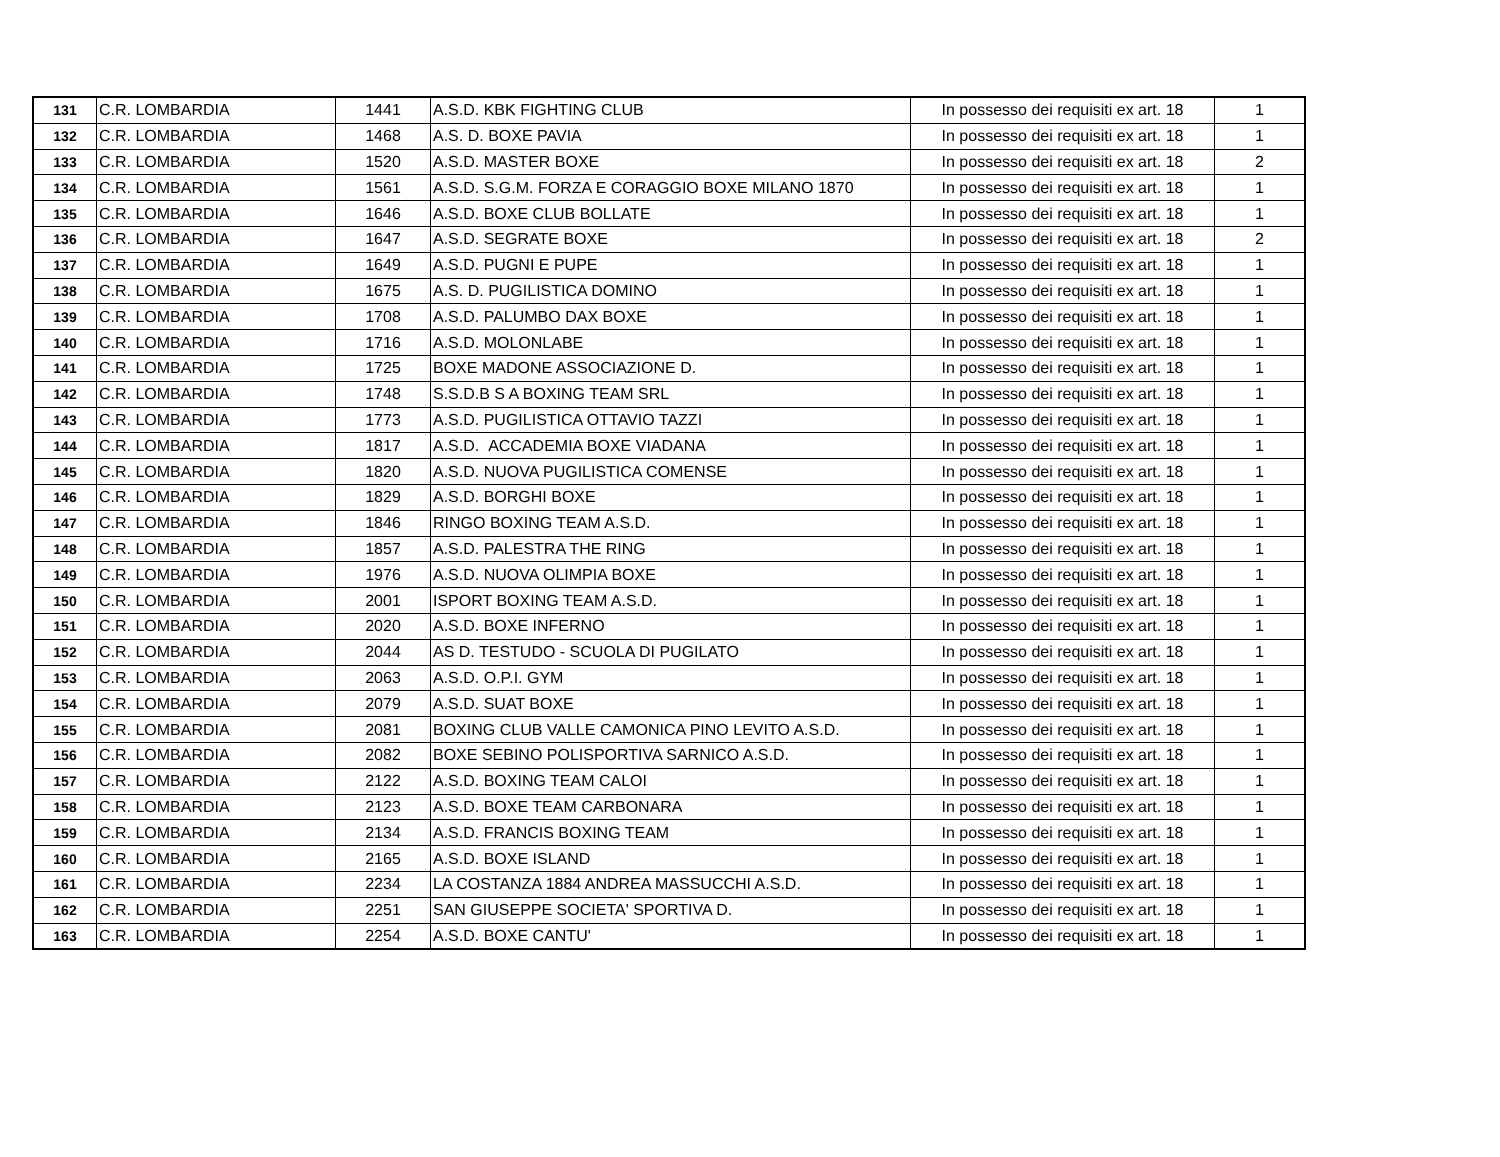| 131 | C.R. LOMBARDIA | 1441 | A.S.D. KBK FIGHTING CLUB | In possesso dei requisiti ex art. 18 | 1 |
| 132 | C.R. LOMBARDIA | 1468 | A.S. D. BOXE PAVIA | In possesso dei requisiti ex art. 18 | 1 |
| 133 | C.R. LOMBARDIA | 1520 | A.S.D. MASTER BOXE | In possesso dei requisiti ex art. 18 | 2 |
| 134 | C.R. LOMBARDIA | 1561 | A.S.D. S.G.M. FORZA E CORAGGIO BOXE MILANO 1870 | In possesso dei requisiti ex art. 18 | 1 |
| 135 | C.R. LOMBARDIA | 1646 | A.S.D. BOXE CLUB BOLLATE | In possesso dei requisiti ex art. 18 | 1 |
| 136 | C.R. LOMBARDIA | 1647 | A.S.D. SEGRATE BOXE | In possesso dei requisiti ex art. 18 | 2 |
| 137 | C.R. LOMBARDIA | 1649 | A.S.D. PUGNI E PUPE | In possesso dei requisiti ex art. 18 | 1 |
| 138 | C.R. LOMBARDIA | 1675 | A.S. D. PUGILISTICA DOMINO | In possesso dei requisiti ex art. 18 | 1 |
| 139 | C.R. LOMBARDIA | 1708 | A.S.D. PALUMBO DAX BOXE | In possesso dei requisiti ex art. 18 | 1 |
| 140 | C.R. LOMBARDIA | 1716 | A.S.D. MOLONLABE | In possesso dei requisiti ex art. 18 | 1 |
| 141 | C.R. LOMBARDIA | 1725 | BOXE MADONE ASSOCIAZIONE D. | In possesso dei requisiti ex art. 18 | 1 |
| 142 | C.R. LOMBARDIA | 1748 | S.S.D.B S A BOXING TEAM SRL | In possesso dei requisiti ex art. 18 | 1 |
| 143 | C.R. LOMBARDIA | 1773 | A.S.D. PUGILISTICA OTTAVIO TAZZI | In possesso dei requisiti ex art. 18 | 1 |
| 144 | C.R. LOMBARDIA | 1817 | A.S.D. ACCADEMIA BOXE VIADANA | In possesso dei requisiti ex art. 18 | 1 |
| 145 | C.R. LOMBARDIA | 1820 | A.S.D. NUOVA PUGILISTICA COMENSE | In possesso dei requisiti ex art. 18 | 1 |
| 146 | C.R. LOMBARDIA | 1829 | A.S.D. BORGHI BOXE | In possesso dei requisiti ex art. 18 | 1 |
| 147 | C.R. LOMBARDIA | 1846 | RINGO BOXING TEAM A.S.D. | In possesso dei requisiti ex art. 18 | 1 |
| 148 | C.R. LOMBARDIA | 1857 | A.S.D. PALESTRA THE RING | In possesso dei requisiti ex art. 18 | 1 |
| 149 | C.R. LOMBARDIA | 1976 | A.S.D. NUOVA OLIMPIA BOXE | In possesso dei requisiti ex art. 18 | 1 |
| 150 | C.R. LOMBARDIA | 2001 | ISPORT BOXING TEAM A.S.D. | In possesso dei requisiti ex art. 18 | 1 |
| 151 | C.R. LOMBARDIA | 2020 | A.S.D. BOXE INFERNO | In possesso dei requisiti ex art. 18 | 1 |
| 152 | C.R. LOMBARDIA | 2044 | AS D. TESTUDO - SCUOLA DI PUGILATO | In possesso dei requisiti ex art. 18 | 1 |
| 153 | C.R. LOMBARDIA | 2063 | A.S.D. O.P.I. GYM | In possesso dei requisiti ex art. 18 | 1 |
| 154 | C.R. LOMBARDIA | 2079 | A.S.D. SUAT BOXE | In possesso dei requisiti ex art. 18 | 1 |
| 155 | C.R. LOMBARDIA | 2081 | BOXING CLUB VALLE CAMONICA PINO LEVITO A.S.D. | In possesso dei requisiti ex art. 18 | 1 |
| 156 | C.R. LOMBARDIA | 2082 | BOXE SEBINO POLISPORTIVA SARNICO A.S.D. | In possesso dei requisiti ex art. 18 | 1 |
| 157 | C.R. LOMBARDIA | 2122 | A.S.D. BOXING TEAM CALOI | In possesso dei requisiti ex art. 18 | 1 |
| 158 | C.R. LOMBARDIA | 2123 | A.S.D. BOXE TEAM CARBONARA | In possesso dei requisiti ex art. 18 | 1 |
| 159 | C.R. LOMBARDIA | 2134 | A.S.D. FRANCIS BOXING TEAM | In possesso dei requisiti ex art. 18 | 1 |
| 160 | C.R. LOMBARDIA | 2165 | A.S.D. BOXE ISLAND | In possesso dei requisiti ex art. 18 | 1 |
| 161 | C.R. LOMBARDIA | 2234 | LA COSTANZA 1884 ANDREA MASSUCCHI A.S.D. | In possesso dei requisiti ex art. 18 | 1 |
| 162 | C.R. LOMBARDIA | 2251 | SAN GIUSEPPE SOCIETA' SPORTIVA D. | In possesso dei requisiti ex art. 18 | 1 |
| 163 | C.R. LOMBARDIA | 2254 | A.S.D. BOXE CANTU' | In possesso dei requisiti ex art. 18 | 1 |